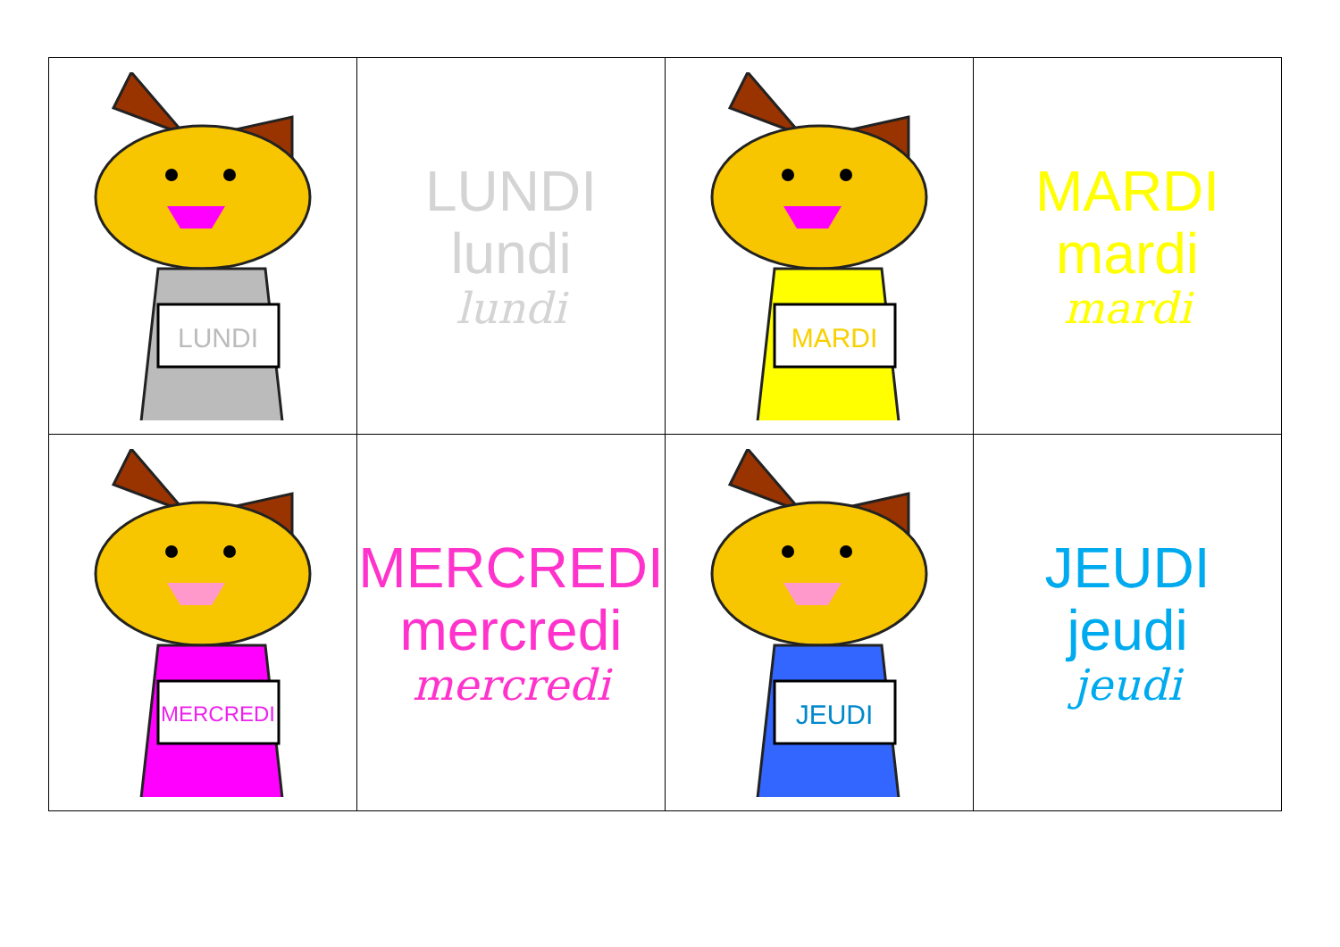| LUNDI | LUNDI lundi lundi | MARDI | MARDI mardi mardi |
| MERCREDI | MERCREDI mercredi mercredi | JEUDI | JEUDI jeudi jeudi |